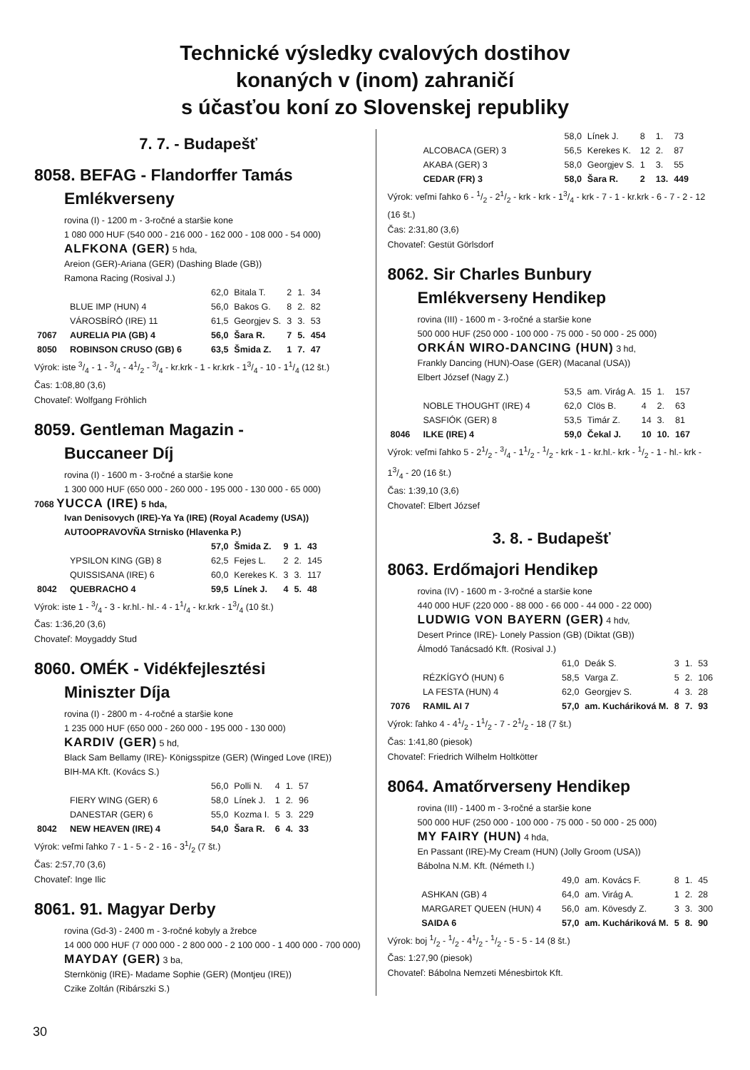Technické výsledky cvalových dostihov
konaných v (inom) zahraničí
s účasťou koní zo Slovenskej republiky
7. 7. - Budapešť
8058. BEFAG - Flandorffer Tamás
Emlékverseny
rovina (I) - 1200 m - 3-ročné a staršie kone
1 080 000 HUF (540 000 - 216 000 - 162 000 - 108 000 - 54 000)
ALFKONA (GER) 5 hda,
Areion (GER)-Ariana (GER) (Dashing Blade (GB))
Ramona Racing (Rosival J.)
| | | 62,0 | Bitala T. | 2 | 1. | 34 |
| | BLUE IMP (HUN) 4 | 56,0 | Bakos G. | 8 | 2. | 82 |
| | VÁROSBÍRÓ (IRE) 11 | 61,5 | Georgjev S. | 3 | 3. | 53 |
| 7067 | AURELIA PIA (GB) 4 | 56,0 | Šara R. | 7 | 5. | 454 |
| 8050 | ROBINSON CRUSO (GB) 6 | 63,5 | Šmida Z. | 1 | 7. | 47 |
Výrok: iste 3/4 - 1 - 3/4 - 41/2 - 3/4 - kr.krk - 1 - kr.krk - 13/4 - 10 - 11/4 (12 št.)
Čas: 1:08,80 (3,6)
Chovateľ: Wolfgang Fröhlich
8059. Gentleman Magazin -
Buccaneer Díj
rovina (I) - 1600 m - 3-ročné a staršie kone
1 300 000 HUF (650 000 - 260 000 - 195 000 - 130 000 - 65 000)
7068 YUCCA (IRE) 5 hda,
Ivan Denisovych (IRE)-Ya Ya (IRE) (Royal Academy (USA))
AUTOOPRAVOVŇA Strnisko (Hlavenka P.)
| | | 57,0 | Šmida Z. | 9 | 1. | 43 |
| | YPSILON KING (GB) 8 | 62,5 | Fejes L. | 2 | 2. | 145 |
| | QUISSISANA (IRE) 6 | 60,0 | Kerekes K. | 3 | 3. | 117 |
| 8042 | QUEBRACHO 4 | 59,5 | Línek J. | 4 | 5. | 48 |
Výrok: iste 1 - 3/4 - 3 - kr.hl.- hl.- 4 - 11/4 - kr.krk - 13/4 (10 št.)
Čas: 1:36,20 (3,6)
Chovateľ: Moygaddy Stud
8060. OMÉK - Vidékfejlesztési
Miniszter Díja
rovina (I) - 2800 m - 4-ročné a staršie kone
1 235 000 HUF (650 000 - 260 000 - 195 000 - 130 000)
KARDIV (GER) 5 hd,
Black Sam Bellamy (IRE)- Königsspitze (GER) (Winged Love (IRE))
BIH-MA Kft. (Kovács S.)
| | | 56,0 | Polli N. | 4 | 1. | 57 |
| | FIERY WING (GER) 6 | 58,0 | Línek J. | 1 | 2. | 96 |
| | DANESTAR (GER) 6 | 55,0 | Kozma I. | 5 | 3. | 229 |
| 8042 | NEW HEAVEN (IRE) 4 | 54,0 | Šara R. | 6 | 4. | 33 |
Výrok: veľmi ľahko 7 - 1 - 5 - 2 - 16 - 31/2 (7 št.)
Čas: 2:57,70 (3,6)
Chovateľ: Inge Ilic
8061. 91. Magyar Derby
rovina (Gd-3) - 2400 m - 3-ročné kobyly a žrebce
14 000 000 HUF (7 000 000 - 2 800 000 - 2 100 000 - 1 400 000 - 700 000)
MAYDAY (GER) 3 ba,
Sternkönig (IRE)- Madame Sophie (GER) (Montjeu (IRE))
Czike Zoltán (Ribárszki S.)
| | | 58,0 | Línek J. | 8 | 1. | 73 |
| | ALCOBACA (GER) 3 | 56,5 | Kerekes K. | 12 | 2. | 87 |
| | AKABA (GER) 3 | 58,0 | Georgjev S. | 1 | 3. | 55 |
| | CEDAR (FR) 3 | 58,0 | Šara R. | 2 | 13. | 449 |
Výrok: veľmi ľahko 6 - 1/2 - 21/2 - krk - krk - 13/4 - krk - 7 - 1 - kr.krk - 6 - 7 - 2 - 12 (16 št.)
Čas: 2:31,80 (3,6)
Chovateľ: Gestüt Görlsdorf
8062. Sir Charles Bunbury
Emlékverseny Hendikep
rovina (III) - 1600 m - 3-ročné a staršie kone
500 000 HUF (250 000 - 100 000 - 75 000 - 50 000 - 25 000)
ORKÁN WIRO-DANCING (HUN) 3 hd,
Frankly Dancing (HUN)-Oase (GER) (Macanal (USA))
Elbert József (Nagy Z.)
| | | 53,5 | am. Virág A. | 15 | 1. | 157 |
| | NOBLE THOUGHT (IRE) 4 | 62,0 | Clös B. | 4 | 2. | 63 |
| | SASFIÓK (GER) 8 | 53,5 | Timár Z. | 14 | 3. | 81 |
| 8046 | ILKE (IRE) 4 | 59,0 | Čekal J. | 10 | 10. | 167 |
Výrok: veľmi ľahko 5 - 21/2 - 3/4 - 11/2 - 1/2 - krk - 1 - kr.hl.- krk - 1/2 - 1 - hl.- krk - 13/4 - 20 (16 št.)
Čas: 1:39,10 (3,6)
Chovateľ: Elbert József
3. 8. - Budapešť
8063. Erdőmajori Hendikep
rovina (IV) - 1600 m - 3-ročné a staršie kone
440 000 HUF (220 000 - 88 000 - 66 000 - 44 000 - 22 000)
LUDWIG VON BAYERN (GER) 4 hdv,
Desert Prince (IRE)- Lonely Passion (GB) (Diktat (GB))
Álmodó Tanácsadó Kft. (Rosival J.)
| | | 61,0 | Deák S. | 3 | 1. | 53 |
| | RÉZKÍGYÓ (HUN) 6 | 58,5 | Varga Z. | 5 | 2. | 106 |
| | LA FESTA (HUN) 4 | 62,0 | Georgjev S. | 4 | 3. | 28 |
| 7076 | RAMIL AI 7 | 57,0 | am. Kucháriková M. | 8 | 7. | 93 |
Výrok: ľahko 4 - 41/2 - 11/2 - 7 - 21/2 - 18 (7 št.)
Čas: 1:41,80 (piesok)
Chovateľ: Friedrich Wilhelm Holtkötter
8064. Amatőrverseny Hendikep
rovina (III) - 1400 m - 3-ročné a staršie kone
500 000 HUF (250 000 - 100 000 - 75 000 - 50 000 - 25 000)
MY FAIRY (HUN) 4 hda,
En Passant (IRE)-My Cream (HUN) (Jolly Groom (USA))
Bábolna N.M. Kft. (Németh I.)
| | | 49,0 | am. Kovács F. | 8 | 1. | 45 |
| | ASHKAN (GB) 4 | 64,0 | am. Virág A. | 1 | 2. | 28 |
| | MARGARET QUEEN (HUN) 4 | 56,0 | am. Kövesdy Z. | 3 | 3. | 300 |
| | SAIDA 6 | 57,0 | am. Kucháriková M. | 5 | 8. | 90 |
Výrok: boj 1/2 - 1/2 - 41/2 - 1/2 - 5 - 5 - 14 (8 št.)
Čas: 1:27,90 (piesok)
Chovateľ: Bábolna Nemzeti Ménesbirtok Kft.
30